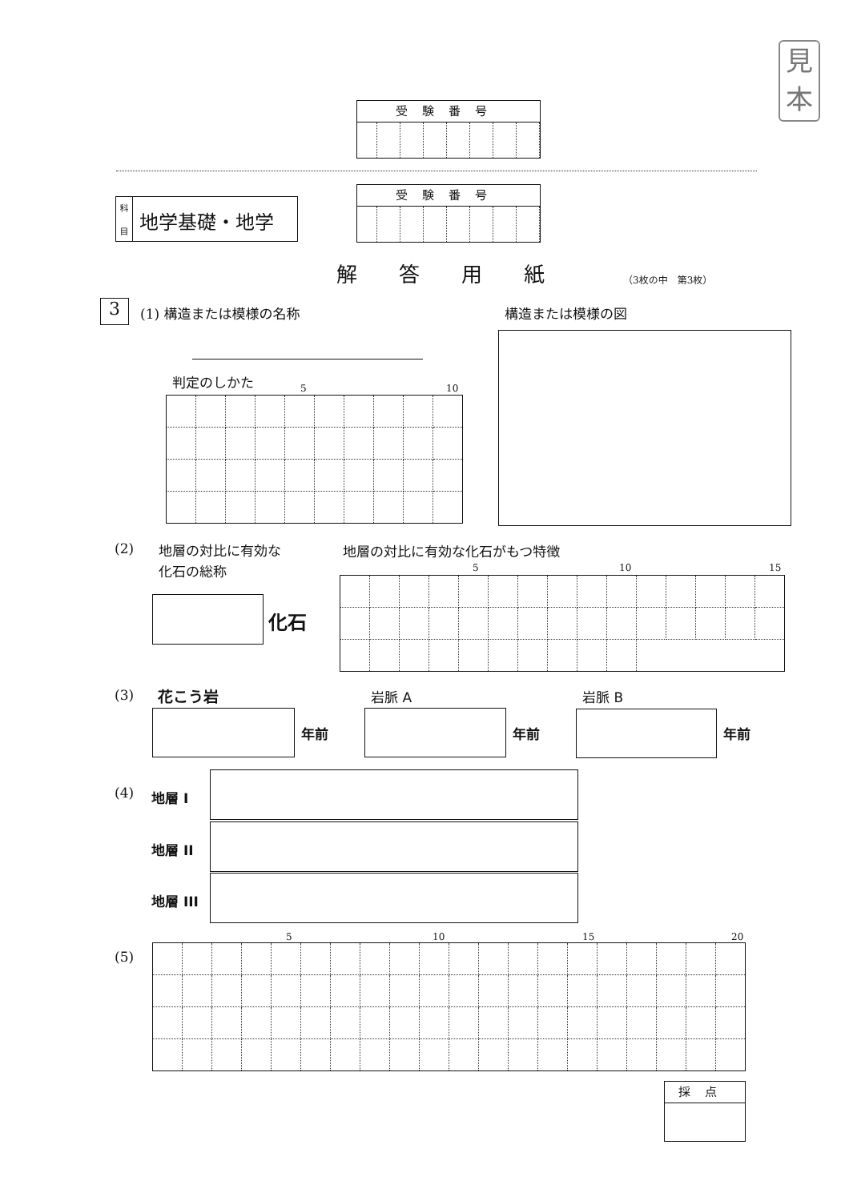見
本
受験番号
科
目
地学基礎・地学
受験番号
解答用紙 （3枚の中　第3枚）
3 (1) 構造または模様の名称 構造または模様の図
判定のしかた
5 10
(2)
地層の対比に有効な
化石の総称
地層の対比に有効な化石がもつ特徴
化石
5 10 15
(3) 花こう岩 岩脈 A 岩脈 B
年前 年前 年前
(4) 地層 I
地層 II
地層 III
(5)
5 10 15 20
採点